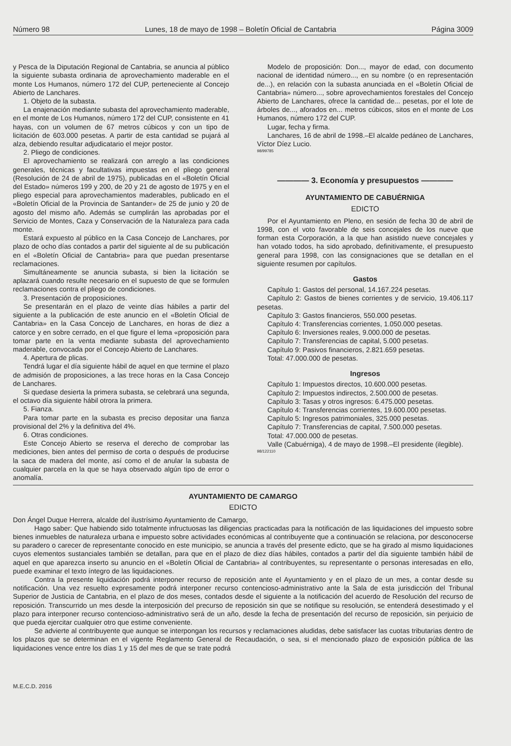Número 98 Lunes, 18 de mayo de 1998 – Boletín Oficial de Cantabria Página 3009
y Pesca de la Diputación Regional de Cantabria, se anuncia al público la siguiente subasta ordinaria de aprovechamiento maderable en el monte Los Humanos, número 172 del CUP, perteneciente al Concejo Abierto de Lanchares.
1. Objeto de la subasta.
La enajenación mediante subasta del aprovechamiento maderable, en el monte de Los Humanos, número 172 del CUP, consistente en 41 hayas, con un volumen de 67 metros cúbicos y con un tipo de licitación de 603.000 pesetas. A partir de esta cantidad se pujará al alza, debiendo resultar adjudicatario el mejor postor.
2. Pliego de condiciones.
El aprovechamiento se realizará con arreglo a las condiciones generales, técnicas y facultativas impuestas en el pliego general (Resolución de 24 de abril de 1975), publicadas en el «Boletín Oficial del Estado» números 199 y 200, de 20 y 21 de agosto de 1975 y en el pliego especial para aprovechamientos maderables, publicado en el «Boletín Oficial de la Provincia de Santander» de 25 de junio y 20 de agosto del mismo año. Además se cumplirán las aprobadas por el Servicio de Montes, Caza y Conservación de la Naturaleza para cada monte.
Estará expuesto al público en la Casa Concejo de Lanchares, por plazo de ocho días contados a partir del siguiente al de su publicación en el «Boletín Oficial de Cantabria» para que puedan presentarse reclamaciones.
Simultáneamente se anuncia subasta, si bien la licitación se aplazará cuando resulte necesario en el supuesto de que se formulen reclamaciones contra el pliego de condiciones.
3. Presentación de proposiciones.
Se presentarán en el plazo de veinte días hábiles a partir del siguiente a la publicación de este anuncio en el «Boletín Oficial de Cantabria» en la Casa Concejo de Lanchares, en horas de diez a catorce y en sobre cerrado, en el que figure el lema «proposición para tomar parte en la venta mediante subasta del aprovechamiento maderable, convocada por el Concejo Abierto de Lanchares.
4. Apertura de plicas.
Tendrá lugar el día siguiente hábil de aquel en que termine el plazo de admisión de proposiciones, a las trece horas en la Casa Concejo de Lanchares.
Si quedase desierta la primera subasta, se celebrará una segunda, el octavo día siguiente hábil otrora la primera.
5. Fianza.
Para tomar parte en la subasta es preciso depositar una fianza provisional del 2% y la definitiva del 4%.
6. Otras condiciones.
Este Concejo Abierto se reserva el derecho de comprobar las mediciones, bien antes del permiso de corta o después de producirse la saca de madera del monte, así como el de anular la subasta de cualquier parcela en la que se haya observado algún tipo de error o anomalía.
Modelo de proposición: Don..., mayor de edad, con documento nacional de identidad número..., en su nombre (o en representación de...), en relación con la subasta anunciada en el «Boletín Oficial de Cantabria» número..., sobre aprovechamientos forestales del Concejo Abierto de Lanchares, ofrece la cantidad de... pesetas, por el lote de árboles de..., aforados en... metros cúbicos, sitos en el monte de Los Humanos, número 172 del CUP.
Lugar, fecha y firma.
Lanchares, 16 de abril de 1998.–El alcalde pedáneo de Lanchares, Víctor Díez Lucio.
98/99785
———— 3. Economía y presupuestos ————
AYUNTAMIENTO DE CABUÉRNIGA
EDICTO
Por el Ayuntamiento en Pleno, en sesión de fecha 30 de abril de 1998, con el voto favorable de seis concejales de los nueve que forman esta Corporación, a la que han asistido nueve concejales y han votado todos, ha sido aprobado, definitivamente, el presupuesto general para 1998, con las consignaciones que se detallan en el siguiente resumen por capítulos.
Gastos
Capítulo 1: Gastos del personal, 14.167.224 pesetas.
Capítulo 2: Gastos de bienes corrientes y de servicio, 19.406.117 pesetas.
Capítulo 3: Gastos financieros, 550.000 pesetas.
Capítulo 4: Transferencias corrientes, 1.050.000 pesetas.
Capítulo 6: Inversiones reales, 9.000.000 de pesetas.
Capítulo 7: Transferencias de capital, 5.000 pesetas.
Capítulo 9: Pasivos financieros, 2.821.659 pesetas.
Total: 47.000.000 de pesetas.
Ingresos
Capítulo 1: Impuestos directos, 10.600.000 pesetas.
Capítulo 2: Impuestos indirectos, 2.500.000 de pesetas.
Capítulo 3: Tasas y otros ingresos: 6.475.000 pesetas.
Capítulo 4: Transferencias corrientes, 19.600.000 pesetas.
Capítulo 5: Ingresos patrimoniales, 325.000 pesetas.
Capítulo 7: Transferencias de capital, 7.500.000 pesetas.
Total: 47.000.000 de pesetas.
Valle (Cabuérniga), 4 de mayo de 1998.–El presidente (ilegible).
98/122110
AYUNTAMIENTO DE CAMARGO
EDICTO
Don Ángel Duque Herrera, alcalde del ilustrísimo Ayuntamiento de Camargo,
Hago saber: Que habiendo sido totalmente infructuosas las diligencias practicadas para la notificación de las liquidaciones del impuesto sobre bienes inmuebles de naturaleza urbana e impuesto sobre actividades económicas al contribuyente que a continuación se relaciona, por desconocerse su paradero o carecer de representante conocido en este municipio, se anuncia a través del presente edicto, que se ha girado al mismo liquidaciones cuyos elementos sustanciales también se detallan, para que en el plazo de diez días hábiles, contados a partir del día siguiente también hábil de aquel en que aparezca inserto su anuncio en el «Boletín Oficial de Cantabria» al contribuyentes, su representante o personas interesadas en ello, puede examinar el texto íntegro de las liquidaciones.
Contra la presente liquidación podrá interponer recurso de reposición ante el Ayuntamiento y en el plazo de un mes, a contar desde su notificación. Una vez resuelto expresamente podrá interponer recurso contencioso-administrativo ante la Sala de esta jurisdicción del Tribunal Superior de Justicia de Cantabria, en el plazo de dos meses, contados desde el siguiente a la notificación del acuerdo de Resolución del recurso de reposición. Transcurrido un mes desde la interposición del precurso de reposición sin que se notifique su resolución, se entenderá desestimado y el plazo para interponer recurso contencioso-administrativo será de un año, desde la fecha de presentación del recurso de reposición, sin perjuicio de que pueda ejercitar cualquier otro que estime conveniente.
Se advierte al contribuyente que aunque se interpongan los recursos y reclamaciones aludidas, debe satisfacer las cuotas tributarias dentro de los plazos que se determinan en el vigente Reglamento General de Recaudación, o sea, si el mencionado plazo de exposición pública de las liquidaciones vence entre los días 1 y 15 del mes de que se trate podrá
M.E.C.D. 2016